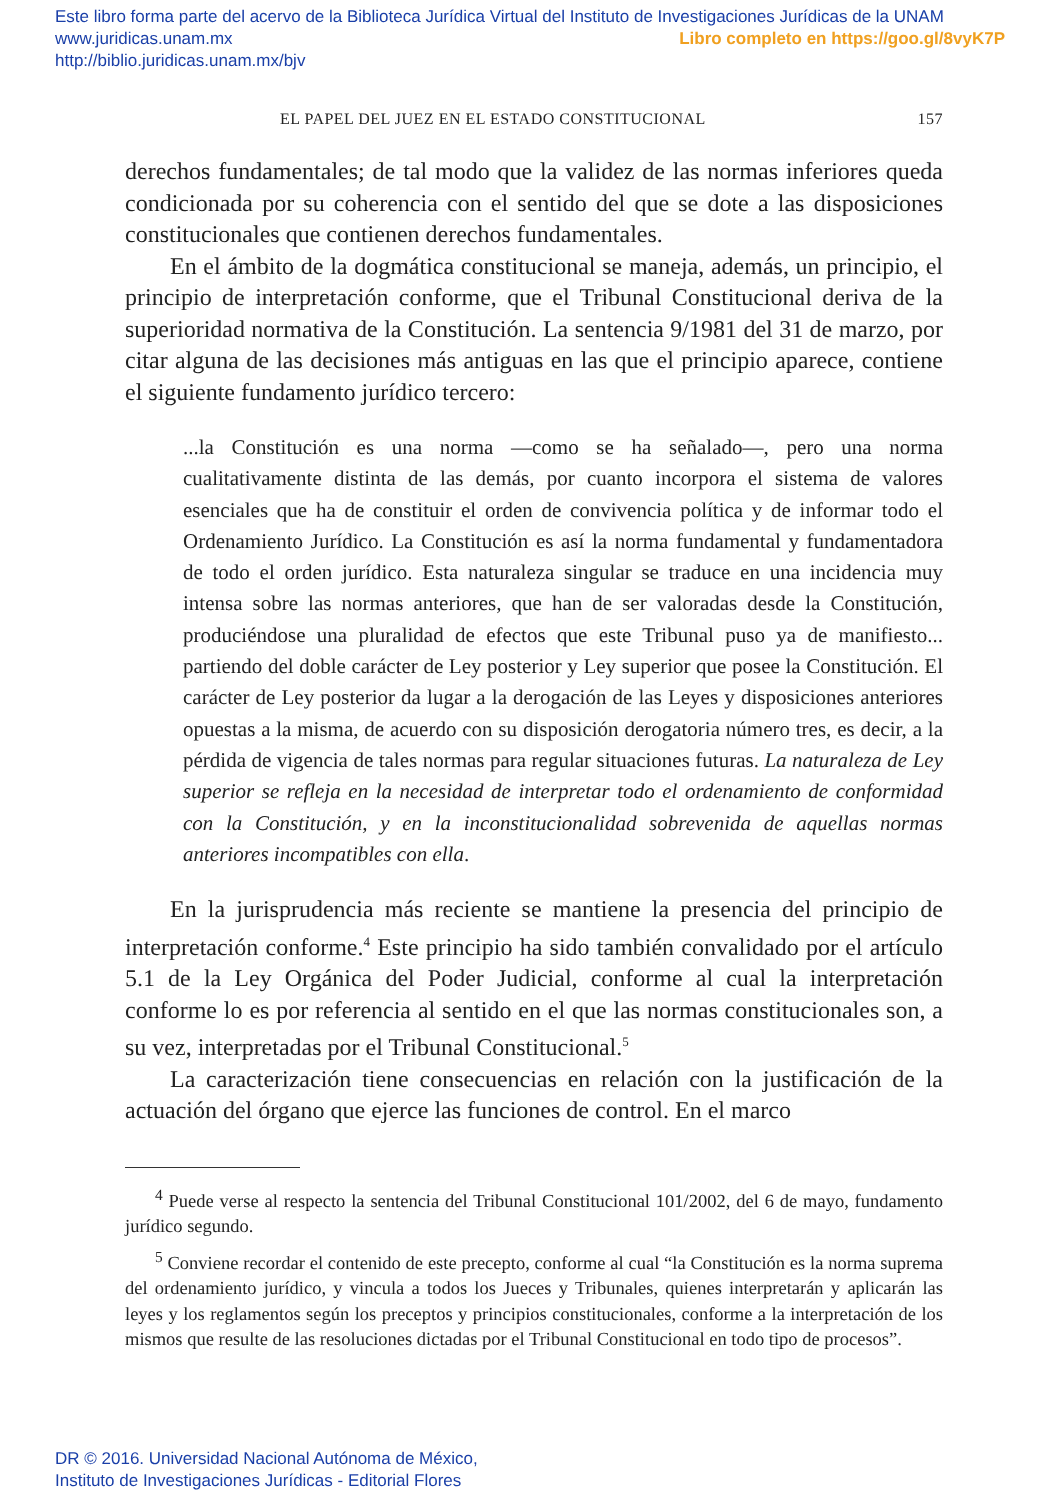Este libro forma parte del acervo de la Biblioteca Jurídica Virtual del Instituto de Investigaciones Jurídicas de la UNAM
www.juridicas.unam.mx Libro completo en https://goo.gl/8vyK7P
http://biblio.juridicas.unam.mx/bjv
EL PAPEL DEL JUEZ EN EL ESTADO CONSTITUCIONAL 157
derechos fundamentales; de tal modo que la validez de las normas inferiores queda condicionada por su coherencia con el sentido del que se dote a las disposiciones constitucionales que contienen derechos fundamentales.
En el ámbito de la dogmática constitucional se maneja, además, un principio, el principio de interpretación conforme, que el Tribunal Constitucional deriva de la superioridad normativa de la Constitución. La sentencia 9/1981 del 31 de marzo, por citar alguna de las decisiones más antiguas en las que el principio aparece, contiene el siguiente fundamento jurídico tercero:
...la Constitución es una norma —como se ha señalado—, pero una norma cualitativamente distinta de las demás, por cuanto incorpora el sistema de valores esenciales que ha de constituir el orden de convivencia política y de informar todo el Ordenamiento Jurídico. La Constitución es así la norma fundamental y fundamentadora de todo el orden jurídico. Esta naturaleza singular se traduce en una incidencia muy intensa sobre las normas anteriores, que han de ser valoradas desde la Constitución, produciéndose una pluralidad de efectos que este Tribunal puso ya de manifiesto... partiendo del doble carácter de Ley posterior y Ley superior que posee la Constitución. El carácter de Ley posterior da lugar a la derogación de las Leyes y disposiciones anteriores opuestas a la misma, de acuerdo con su disposición derogatoria número tres, es decir, a la pérdida de vigencia de tales normas para regular situaciones futuras. La naturaleza de Ley superior se refleja en la necesidad de interpretar todo el ordenamiento de conformidad con la Constitución, y en la inconstitucionalidad sobrevenida de aquellas normas anteriores incompatibles con ella.
En la jurisprudencia más reciente se mantiene la presencia del principio de interpretación conforme.<sup>4</sup> Este principio ha sido también convalidado por el artículo 5.1 de la Ley Orgánica del Poder Judicial, conforme al cual la interpretación conforme lo es por referencia al sentido en el que las normas constitucionales son, a su vez, interpretadas por el Tribunal Constitucional.<sup>5</sup>
La caracterización tiene consecuencias en relación con la justificación de la actuación del órgano que ejerce las funciones de control. En el marco
<sup>4</sup> Puede verse al respecto la sentencia del Tribunal Constitucional 101/2002, del 6 de mayo, fundamento jurídico segundo.
<sup>5</sup> Conviene recordar el contenido de este precepto, conforme al cual “la Constitución es la norma suprema del ordenamiento jurídico, y vincula a todos los Jueces y Tribunales, quienes interpretarán y aplicarán las leyes y los reglamentos según los preceptos y principios constitucionales, conforme a la interpretación de los mismos que resulte de las resoluciones dictadas por el Tribunal Constitucional en todo tipo de procesos”.
DR © 2016. Universidad Nacional Autónoma de México,
Instituto de Investigaciones Jurídicas - Editorial Flores